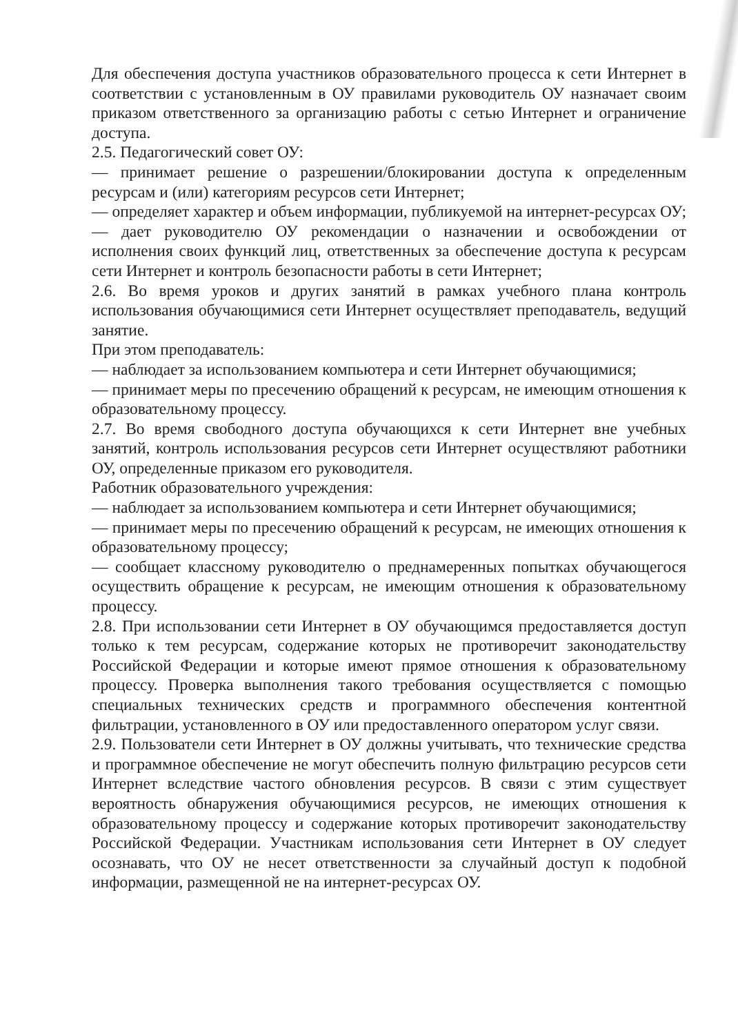Для обеспечения доступа участников образовательного процесса к сети Интернет в соответствии с установленным в ОУ правилами руководитель ОУ назначает своим приказом ответственного за организацию работы с сетью Интернет и ограничение доступа.
2.5. Педагогический совет ОУ:
— принимает решение о разрешении/блокировании доступа к определенным ресурсам и (или) категориям ресурсов сети Интернет;
— определяет характер и объем информации, публикуемой на интернет-ресурсах ОУ;
— дает руководителю ОУ рекомендации о назначении и освобождении от исполнения своих функций лиц, ответственных за обеспечение доступа к ресурсам сети Интернет и контроль безопасности работы в сети Интернет;
2.6. Во время уроков и других занятий в рамках учебного плана контроль использования обучающимися сети Интернет осуществляет преподаватель, ведущий занятие.
При этом преподаватель:
— наблюдает за использованием компьютера и сети Интернет обучающимися;
— принимает меры по пресечению обращений к ресурсам, не имеющим отношения к образовательному процессу.
2.7. Во время свободного доступа обучающихся к сети Интернет вне учебных занятий, контроль использования ресурсов сети Интернет осуществляют работники ОУ, определенные приказом его руководителя.
Работник образовательного учреждения:
— наблюдает за использованием компьютера и сети Интернет обучающимися;
— принимает меры по пресечению обращений к ресурсам, не имеющих отношения к образовательному процессу;
— сообщает классному руководителю о преднамеренных попытках обучающегося осуществить обращение к ресурсам, не имеющим отношения к образовательному процессу.
2.8. При использовании сети Интернет в ОУ обучающимся предоставляется доступ только к тем ресурсам, содержание которых не противоречит законодательству Российской Федерации и которые имеют прямое отношения к образовательному процессу. Проверка выполнения такого требования осуществляется с помощью специальных технических средств и программного обеспечения контентной фильтрации, установленного в ОУ или предоставленного оператором услуг связи.
2.9. Пользователи сети Интернет в ОУ должны учитывать, что технические средства и программное обеспечение не могут обеспечить полную фильтрацию ресурсов сети Интернет вследствие частого обновления ресурсов. В связи с этим существует вероятность обнаружения обучающимися ресурсов, не имеющих отношения к образовательному процессу и содержание которых противоречит законодательству Российской Федерации. Участникам использования сети Интернет в ОУ следует осознавать, что ОУ не несет ответственности за случайный доступ к подобной информации, размещенной не на интернет-ресурсах ОУ.